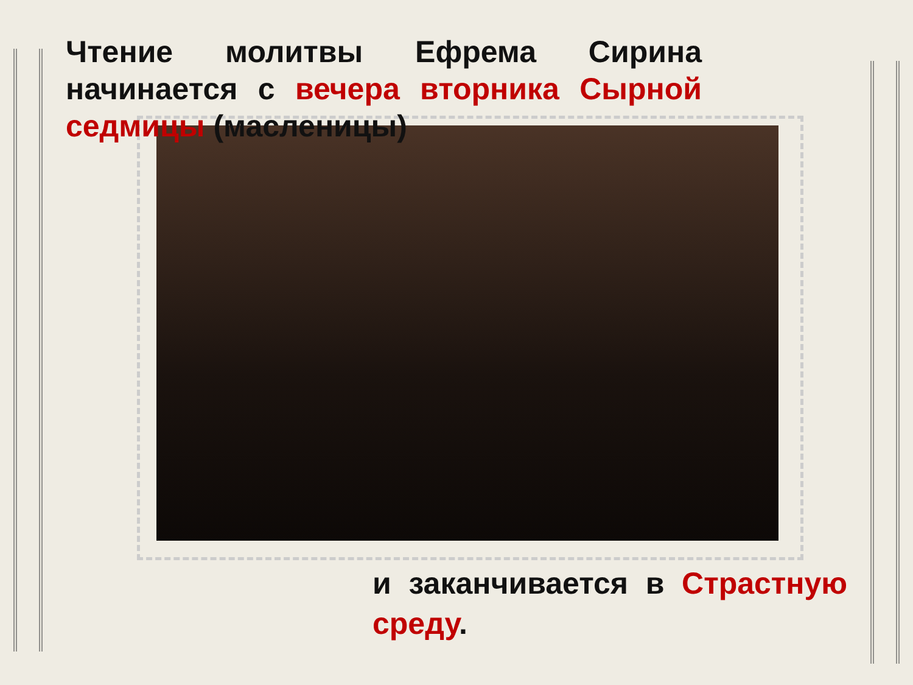Чтение молитвы Ефрема Сирина начинается с вечера вторника Сырной седмицы (масленицы)
и заканчивается в Страстную среду.